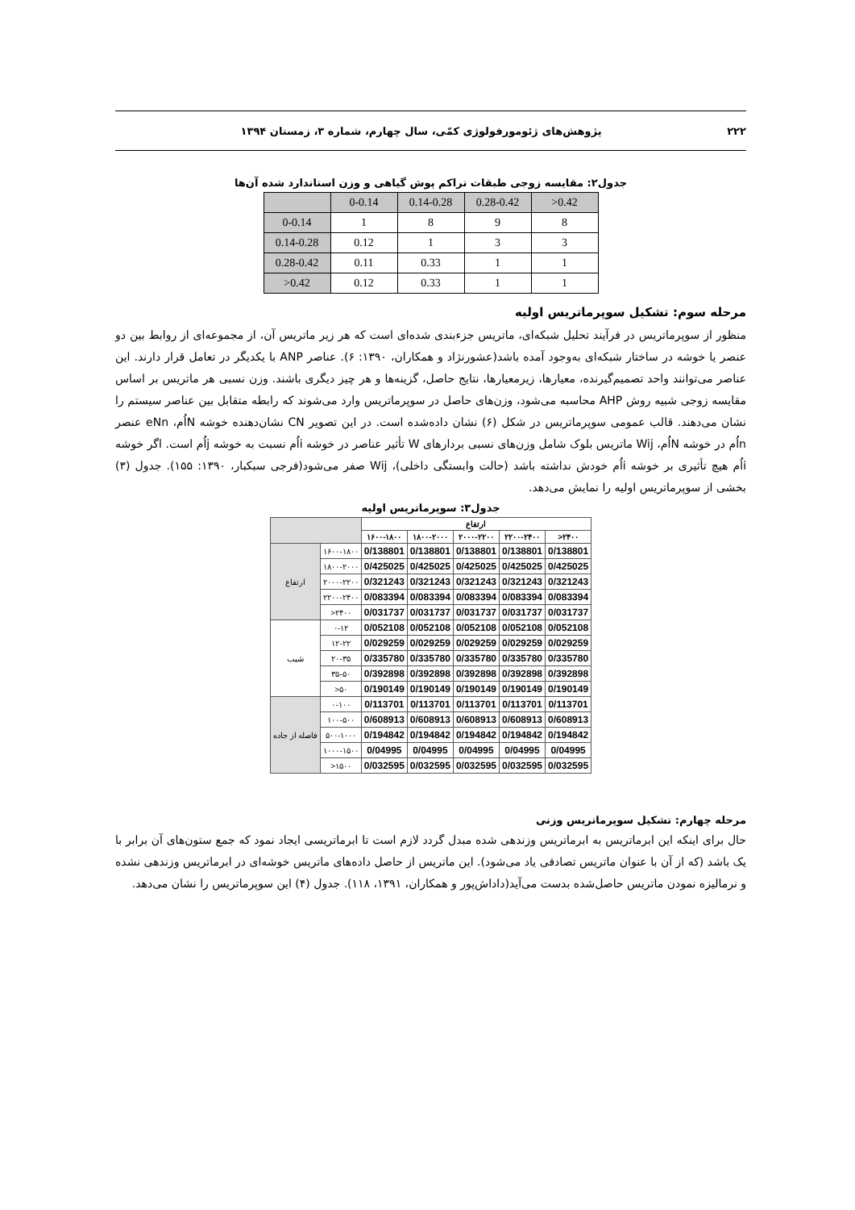۲۲۲ پژوهش‌های ژئومورفولوژی کمّی، سال چهارم، شماره ۳، زمستان ۱۳۹۴
جدول۲: مقایسه زوجی طبقات تراکم پوش گیاهی و وزن استاندارد شده آن‌ها
| | 0-0.14 | 0.14-0.28 | 0.28-0.42 | >0.42 |
| 0-0.14 | 1 | 8 | 9 | 8 |
| 0.14-0.28 | 0.12 | 1 | 3 | 3 |
| 0.28-0.42 | 0.11 | 0.33 | 1 | 1 |
| >0.42 | 0.12 | 0.33 | 1 | 1 |
مرحله سوم: تشکیل سوپرماتریس اولیه
منظور از سوپرماتریس در فرآیند تحلیل شبکه‌ای، ماتریس جزءبندی شده‌ای است که هر زیر ماتریس آن، از مجموعه‌ای از روابط بین دو عنصر یا خوشه در ساختار شبکه‌ای به‌وجود آمده باشد(عشورنژاد و همکاران، ۱۳۹۰: ۶). عناصر ANP با یکدیگر در تعامل قرار دارند. این عناصر می‌توانند واحد تصمیم‌گیرنده، معیارها، زیرمعیارها، نتایج حاصل، گزینه‌ها و هر چیز دیگری باشند. وزن نسبی هر ماتریس بر اساس مقایسه زوجی شبیه روش AHP محاسبه می‌شود، وزن‌های حاصل در سوپرماتریس وارد می‌شوند که رابطه متقابل بین عناصر سیستم را نشان می‌دهند. قالب عمومی سوپرماتریس در شکل (۶) نشان داده‌شده است. در این تصویر CN نشان‌دهنده خوشه Nاُم، eNn عنصر nاُم در خوشه Nاُم، Wij ماتریس بلوک شامل وزن‌های نسبی بردارهای W تأثیر عناصر در خوشه iاُم نسبت به خوشه jاُم است. اگر خوشه iاُم هیچ تأثیری بر خوشه iاُم خودش نداشته باشد (حالت وابستگی داخلی)، Wij صفر می‌شود(فرجی سبکبار، ۱۳۹۰: ۱۵۵). جدول (۳) بخشی از سوپرماتریس اولیه را نمایش می‌دهد.
جدول۳: سوپرماتریس اولیه
| | | ارتفاع | | | | |
| --- | --- | --- | --- | --- | --- | --- |
| | | ۱۶۰۰-۱۸۰۰ | ۱۸۰۰-۲۰۰۰ | ۲۰۰۰-۲۲۰۰ | ۲۲۰۰-۲۴۰۰ | >۲۴۰۰ |
| ارتفاع | ۱۶۰۰-۱۸۰۰ | 0/138801 | 0/138801 | 0/138801 | 0/138801 | 0/138801 |
| | ۱۸۰۰-۲۰۰۰ | 0/425025 | 0/425025 | 0/425025 | 0/425025 | 0/425025 |
| | ۲۰۰۰-۲۲۰۰ | 0/321243 | 0/321243 | 0/321243 | 0/321243 | 0/321243 |
| | ۲۲۰۰-۲۴۰۰ | 0/083394 | 0/083394 | 0/083394 | 0/083394 | 0/083394 |
| | >۲۴۰۰ | 0/031737 | 0/031737 | 0/031737 | 0/031737 | 0/031737 |
| شیب | ۰-۱۲ | 0/052108 | 0/052108 | 0/052108 | 0/052108 | 0/052108 |
| | ۱۲-۲۲ | 0/029259 | 0/029259 | 0/029259 | 0/029259 | 0/029259 |
| | ۲۰-۳۵ | 0/335780 | 0/335780 | 0/335780 | 0/335780 | 0/335780 |
| | ۳۵-۵۰ | 0/392898 | 0/392898 | 0/392898 | 0/392898 | 0/392898 |
| | >۵۰ | 0/190149 | 0/190149 | 0/190149 | 0/190149 | 0/190149 |
| فاصله از جاده | ۰-۱۰۰ | 0/113701 | 0/113701 | 0/113701 | 0/113701 | 0/113701 |
| | ۱۰۰-۵۰۰ | 0/608913 | 0/608913 | 0/608913 | 0/608913 | 0/608913 |
| | ۵۰۰-۱۰۰۰ | 0/194842 | 0/194842 | 0/194842 | 0/194842 | 0/194842 |
| | ۱۰۰۰-۱۵۰۰ | 0/04995 | 0/04995 | 0/04995 | 0/04995 | 0/04995 |
| | >۱۵۰۰ | 0/032595 | 0/032595 | 0/032595 | 0/032595 | 0/032595 |
مرحله چهارم: تشکیل سوپرماتریس وزنی
حال برای اینکه این ابرماتریس به ابرماتریس وزندهی شده مبدل گردد لازم است تا ابرماتریسی ایجاد نمود که جمع ستون‌های آن برابر با یک باشد (که از آن با عنوان ماتریس تصادفی یاد می‌شود). این ماتریس از حاصل داده‌های ماتریس خوشه‌ای در ابرماتریس وزندهی نشده و نرمالیزه نمودن ماتریس حاصل‌شده بدست می‌آید(داداش‌پور و همکاران، ۱۳۹۱، ۱۱۸). جدول (۴) این سوپرماتریس را نشان می‌دهد.